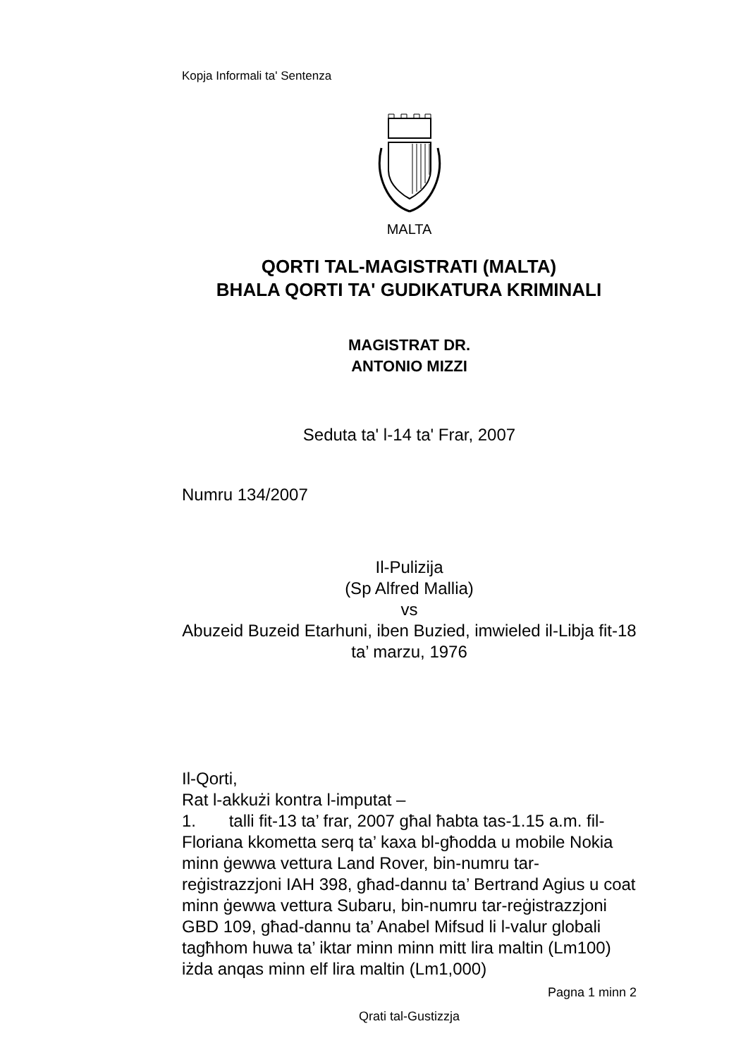Kopja Informali ta' Sentenza
MALTA
QORTI TAL-MAGISTRATI (MALTA)
BHALA QORTI TA' GUDIKATURA KRIMINALI
MAGISTRAT DR.
ANTONIO MIZZI
Seduta ta' l-14 ta' Frar, 2007
Numru 134/2007
Il-Pulizija
(Sp Alfred Mallia)
vs
Abuzeid Buzeid Etarhuni, iben Buzied, imwieled il-Libja fit-18 ta’ marzu, 1976
Il-Qorti,
Rat l-akkużi kontra l-imputat –
1. talli fit-13 ta’ frar, 2007 għal ħabta tas-1.15 a.m. fil-Floriana kkometta serq ta’ kaxa bl-għodda u mobile Nokia minn ġewwa vettura Land Rover, bin-numru tar-reġistrazzjoni IAH 398, għad-dannu ta’ Bertrand Agius u coat minn ġewwa vettura Subaru, bin-numru tar-reġistrazzjoni GBD 109, għad-dannu ta’ Anabel Mifsud li l-valur globali tagħhom huwa ta’ iktar minn minn mitt lira maltin (Lm100) iżda anqas minn elf lira maltin (Lm1,000)
Pagna 1 minn 2
Qrati tal-Gustizzja